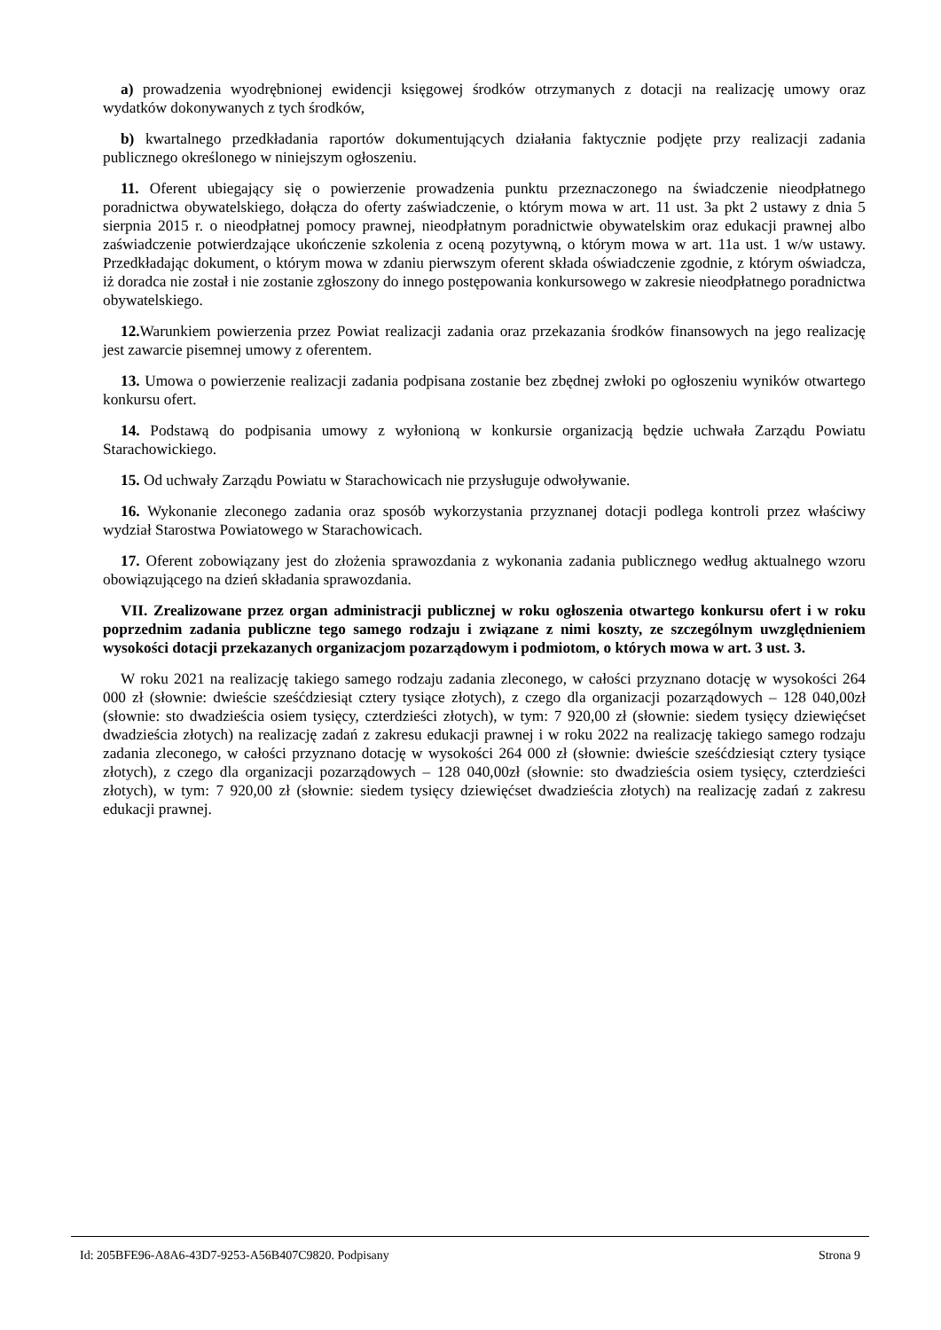a) prowadzenia wyodrębnionej ewidencji księgowej środków otrzymanych z dotacji na realizację umowy oraz wydatków dokonywanych z tych środków,
b) kwartalnego przedkładania raportów dokumentujących działania faktycznie podjęte przy realizacji zadania publicznego określonego w niniejszym ogłoszeniu.
11. Oferent ubiegający się o powierzenie prowadzenia punktu przeznaczonego na świadczenie nieodpłatnego poradnictwa obywatelskiego, dołącza do oferty zaświadczenie, o którym mowa w art. 11 ust. 3a pkt 2 ustawy z dnia 5 sierpnia 2015 r. o nieodpłatnej pomocy prawnej, nieodpłatnym poradnictwie obywatelskim oraz edukacji prawnej albo zaświadczenie potwierdzające ukończenie szkolenia z oceną pozytywną, o którym mowa w art. 11a ust. 1 w/w ustawy. Przedkładając dokument, o którym mowa w zdaniu pierwszym oferent składa oświadczenie zgodnie, z którym oświadcza, iż doradca nie został i nie zostanie zgłoszony do innego postępowania konkursowego w zakresie nieodpłatnego poradnictwa obywatelskiego.
12. Warunkiem powierzenia przez Powiat realizacji zadania oraz przekazania środków finansowych na jego realizację jest zawarcie pisemnej umowy z oferentem.
13. Umowa o powierzenie realizacji zadania podpisana zostanie bez zbędnej zwłoki po ogłoszeniu wyników otwartego konkursu ofert.
14. Podstawą do podpisania umowy z wyłonioną w konkursie organizacją będzie uchwała Zarządu Powiatu Starachowickiego.
15. Od uchwały Zarządu Powiatu w Starachowicach nie przysługuje odwoływanie.
16. Wykonanie zleconego zadania oraz sposób wykorzystania przyznanej dotacji podlega kontroli przez właściwy wydział Starostwa Powiatowego w Starachowicach.
17. Oferent zobowiązany jest do złożenia sprawozdania z wykonania zadania publicznego według aktualnego wzoru obowiązującego na dzień składania sprawozdania.
VII. Zrealizowane przez organ administracji publicznej w roku ogłoszenia otwartego konkursu ofert i w roku poprzednim zadania publiczne tego samego rodzaju i związane z nimi koszty, ze szczególnym uwzględnieniem wysokości dotacji przekazanych organizacjom pozarządowym i podmiotom, o których mowa w art. 3 ust. 3.
W roku 2021 na realizację takiego samego rodzaju zadania zleconego, w całości przyznano dotację w wysokości 264 000 zł (słownie: dwieście sześćdziesiąt cztery tysiące złotych), z czego dla organizacji pozarządowych – 128 040,00zł (słownie: sto dwadzieścia osiem tysięcy, czterdzieści złotych), w tym: 7 920,00 zł (słownie: siedem tysięcy dziewięćset dwadzieścia złotych) na realizację zadań z zakresu edukacji prawnej i w roku 2022 na realizację takiego samego rodzaju zadania zleconego, w całości przyznano dotację w wysokości 264 000 zł (słownie: dwieście sześćdziesiąt cztery tysiące złotych), z czego dla organizacji pozarządowych – 128 040,00zł (słownie: sto dwadzieścia osiem tysięcy, czterdzieści złotych), w tym: 7 920,00 zł (słownie: siedem tysięcy dziewięćset dwadzieścia złotych) na realizację zadań z zakresu edukacji prawnej.
Id: 205BFE96-A8A6-43D7-9253-A56B407C9820. Podpisany Strona 9